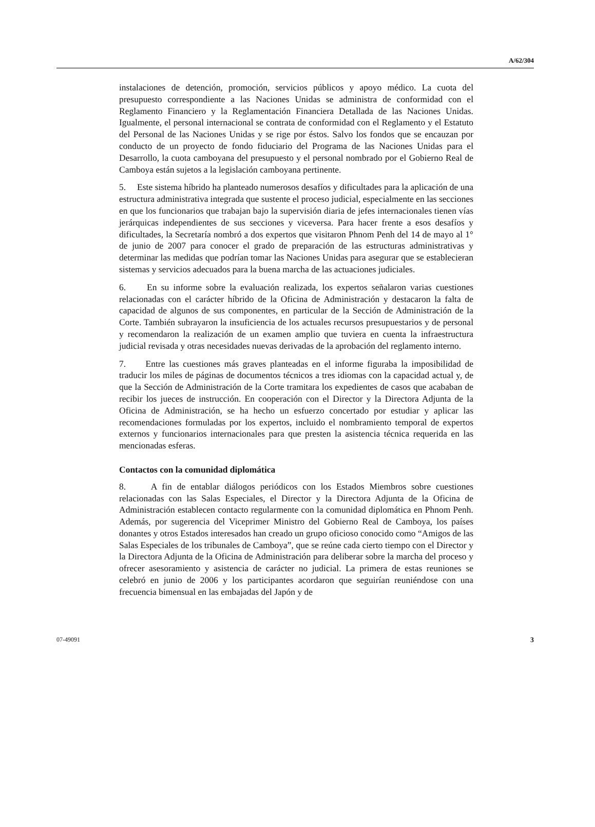A/62/304
instalaciones de detención, promoción, servicios públicos y apoyo médico. La cuota del presupuesto correspondiente a las Naciones Unidas se administra de conformidad con el Reglamento Financiero y la Reglamentación Financiera Detallada de las Naciones Unidas. Igualmente, el personal internacional se contrata de conformidad con el Reglamento y el Estatuto del Personal de las Naciones Unidas y se rige por éstos. Salvo los fondos que se encauzan por conducto de un proyecto de fondo fiduciario del Programa de las Naciones Unidas para el Desarrollo, la cuota camboyana del presupuesto y el personal nombrado por el Gobierno Real de Camboya están sujetos a la legislación camboyana pertinente.
5. Este sistema híbrido ha planteado numerosos desafíos y dificultades para la aplicación de una estructura administrativa integrada que sustente el proceso judicial, especialmente en las secciones en que los funcionarios que trabajan bajo la supervisión diaria de jefes internacionales tienen vías jerárquicas independientes de sus secciones y viceversa. Para hacer frente a esos desafíos y dificultades, la Secretaría nombró a dos expertos que visitaron Phnom Penh del 14 de mayo al 1° de junio de 2007 para conocer el grado de preparación de las estructuras administrativas y determinar las medidas que podrían tomar las Naciones Unidas para asegurar que se establecieran sistemas y servicios adecuados para la buena marcha de las actuaciones judiciales.
6. En su informe sobre la evaluación realizada, los expertos señalaron varias cuestiones relacionadas con el carácter híbrido de la Oficina de Administración y destacaron la falta de capacidad de algunos de sus componentes, en particular de la Sección de Administración de la Corte. También subrayaron la insuficiencia de los actuales recursos presupuestarios y de personal y recomendaron la realización de un examen amplio que tuviera en cuenta la infraestructura judicial revisada y otras necesidades nuevas derivadas de la aprobación del reglamento interno.
7. Entre las cuestiones más graves planteadas en el informe figuraba la imposibilidad de traducir los miles de páginas de documentos técnicos a tres idiomas con la capacidad actual y, de que la Sección de Administración de la Corte tramitara los expedientes de casos que acababan de recibir los jueces de instrucción. En cooperación con el Director y la Directora Adjunta de la Oficina de Administración, se ha hecho un esfuerzo concertado por estudiar y aplicar las recomendaciones formuladas por los expertos, incluido el nombramiento temporal de expertos externos y funcionarios internacionales para que presten la asistencia técnica requerida en las mencionadas esferas.
Contactos con la comunidad diplomática
8. A fin de entablar diálogos periódicos con los Estados Miembros sobre cuestiones relacionadas con las Salas Especiales, el Director y la Directora Adjunta de la Oficina de Administración establecen contacto regularmente con la comunidad diplomática en Phnom Penh. Además, por sugerencia del Viceprimer Ministro del Gobierno Real de Camboya, los países donantes y otros Estados interesados han creado un grupo oficioso conocido como “Amigos de las Salas Especiales de los tribunales de Camboya”, que se reúne cada cierto tiempo con el Director y la Directora Adjunta de la Oficina de Administración para deliberar sobre la marcha del proceso y ofrecer asesoramiento y asistencia de carácter no judicial. La primera de estas reuniones se celebró en junio de 2006 y los participantes acordaron que seguirían reuniéndose con una frecuencia bimensual en las embajadas del Japón y de
07-49091 3